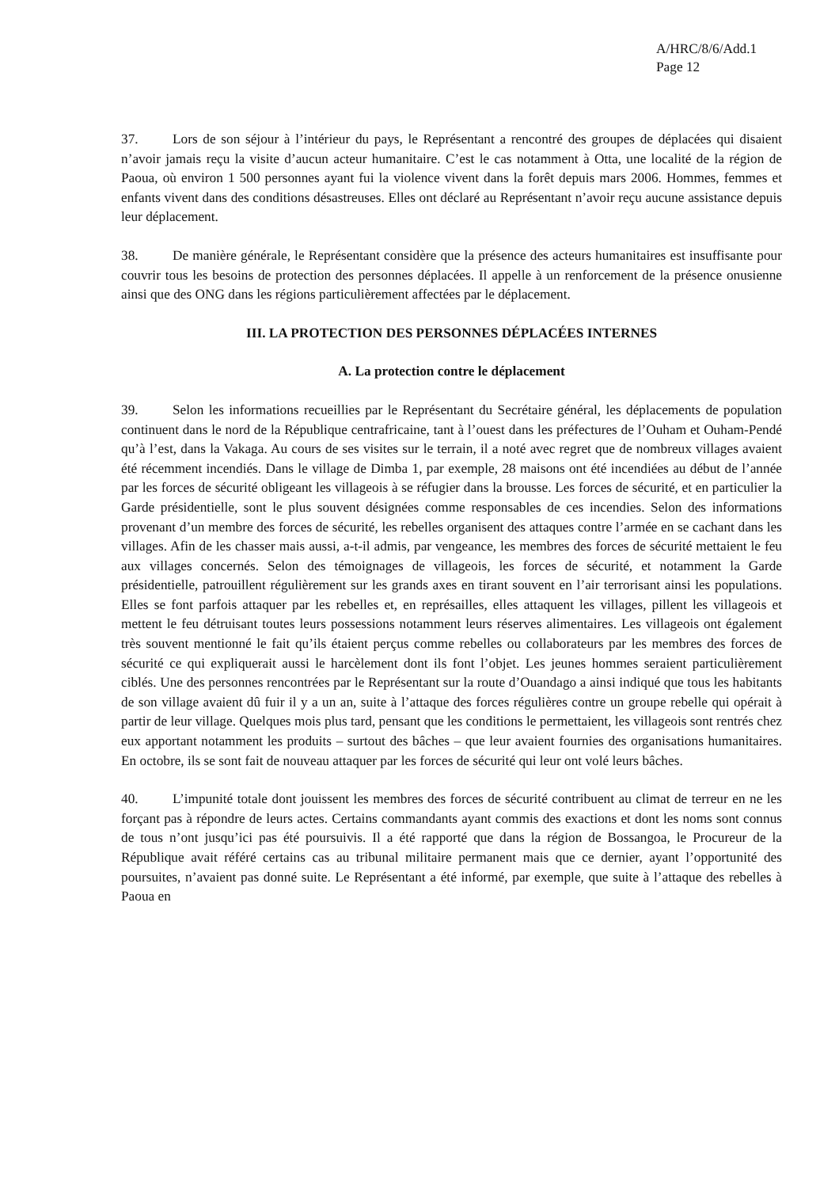A/HRC/8/6/Add.1
Page 12
37. Lors de son séjour à l’intérieur du pays, le Représentant a rencontré des groupes de déplacées qui disaient n’avoir jamais reçu la visite d’aucun acteur humanitaire. C’est le cas notamment à Otta, une localité de la région de Paoua, où environ 1 500 personnes ayant fui la violence vivent dans la forêt depuis mars 2006. Hommes, femmes et enfants vivent dans des conditions désastreuses. Elles ont déclaré au Représentant n’avoir reçu aucune assistance depuis leur déplacement.
38. De manière générale, le Représentant considère que la présence des acteurs humanitaires est insuffisante pour couvrir tous les besoins de protection des personnes déplacées. Il appelle à un renforcement de la présence onusienne ainsi que des ONG dans les régions particulièrement affectées par le déplacement.
III. LA PROTECTION DES PERSONNES DÉPLACÉES INTERNES
A. La protection contre le déplacement
39. Selon les informations recueillies par le Représentant du Secrétaire général, les déplacements de population continuent dans le nord de la République centrafricaine, tant à l’ouest dans les préfectures de l’Ouham et Ouham-Pendé qu’à l’est, dans la Vakaga. Au cours de ses visites sur le terrain, il a noté avec regret que de nombreux villages avaient été récemment incendiés. Dans le village de Dimba 1, par exemple, 28 maisons ont été incendiées au début de l’année par les forces de sécurité obligeant les villageois à se réfugier dans la brousse. Les forces de sécurité, et en particulier la Garde présidentielle, sont le plus souvent désignées comme responsables de ces incendies. Selon des informations provenant d’un membre des forces de sécurité, les rebelles organisent des attaques contre l’armée en se cachant dans les villages. Afin de les chasser mais aussi, a-t-il admis, par vengeance, les membres des forces de sécurité mettaient le feu aux villages concernés. Selon des témoignages de villageois, les forces de sécurité, et notamment la Garde présidentielle, patrouillent régulièrement sur les grands axes en tirant souvent en l’air terrorisant ainsi les populations. Elles se font parfois attaquer par les rebelles et, en représailles, elles attaquent les villages, pillent les villageois et mettent le feu détruisant toutes leurs possessions notamment leurs réserves alimentaires. Les villageois ont également très souvent mentionné le fait qu’ils étaient perçus comme rebelles ou collaborateurs par les membres des forces de sécurité ce qui expliquerait aussi le harcèlement dont ils font l’objet. Les jeunes hommes seraient particulièrement ciblés. Une des personnes rencontrées par le Représentant sur la route d’Ouandago a ainsi indiqué que tous les habitants de son village avaient dû fuir il y a un an, suite à l’attaque des forces régulières contre un groupe rebelle qui opérait à partir de leur village. Quelques mois plus tard, pensant que les conditions le permettaient, les villageois sont rentrés chez eux apportant notamment les produits – surtout des bâches – que leur avaient fournies des organisations humanitaires. En octobre, ils se sont fait de nouveau attaquer par les forces de sécurité qui leur ont volé leurs bâches.
40. L’impunité totale dont jouissent les membres des forces de sécurité contribuent au climat de terreur en ne les forçant pas à répondre de leurs actes. Certains commandants ayant commis des exactions et dont les noms sont connus de tous n’ont jusqu’ici pas été poursuivis. Il a été rapporté que dans la région de Bossangoa, le Procureur de la République avait référé certains cas au tribunal militaire permanent mais que ce dernier, ayant l’opportunité des poursuites, n’avaient pas donné suite. Le Représentant a été informé, par exemple, que suite à l’attaque des rebelles à Paoua en